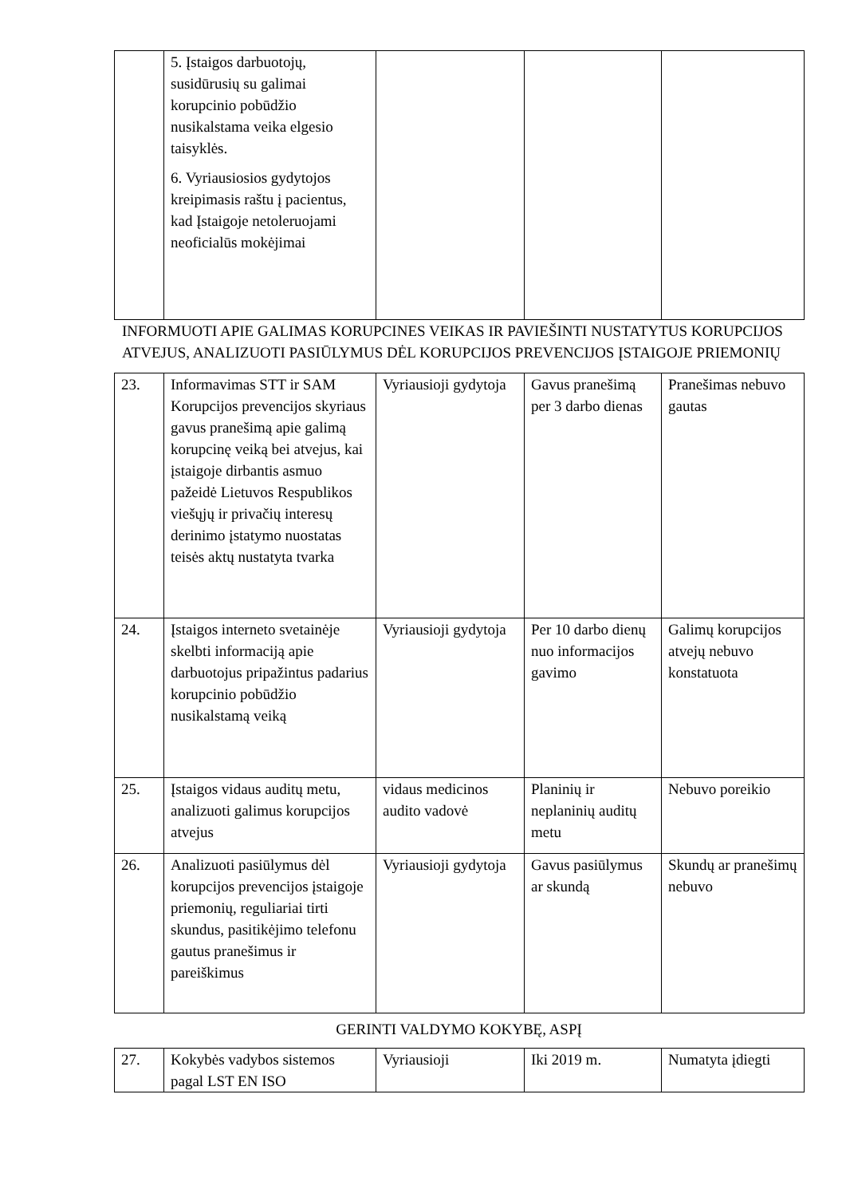| | 5. Įstaigos darbuotojų, susidūrusių su galimai korupcinio pobūdžio nusikalstama veika elgesio taisyklės. 6. Vyriausiosios gydytojos kreipimasis raštu į pacientus, kad Įstaigoje netoleruojami neoficialūs mokėjimai | | | |
INFORMUOTI APIE GALIMAS KORUPCINES VEIKAS IR PAVIEŠINTI NUSTATYTUS KORUPCIJOS ATVEJUS, ANALIZUOTI PASIŪLYMUS DĖL KORUPCIJOS PREVENCIJOS ĮSTAIGOJE PRIEMONIŲ
| 23. | Informavimas STT ir SAM Korupcijos prevencijos skyriaus gavus pranešimą apie galimą korupcinę veiką bei atvejus, kai įstaigoje dirbantis asmuo pažeidė Lietuvos Respublikos viešųjų ir privačių interesų derinimo įstatymo nuostatas teisės aktų nustatyta tvarka | Vyriausioji gydytoja | Gavus pranešimą per 3 darbo dienas | Pranešimas nebuvo gautas |
| 24. | Įstaigos interneto svetainėje skelbti informaciją apie darbuotojus pripažintus padarius korupcinio pobūdžio nusikalstamą veiką | Vyriausioji gydytoja | Per 10 darbo dienų nuo informacijos gavimo | Galimų korupcijos atvejų nebuvo konstatuota |
| 25. | Įstaigos vidaus auditų metu, analizuoti galimus korupcijos atvejus | vidaus medicinos audito vadovė | Planinių ir neplaninių auditų metu | Nebuvo poreikio |
| 26. | Analizuoti pasiūlymus dėl korupcijos prevencijos įstaigoje priemonių, reguliariai tirti skundus, pasitikėjimo telefonu gautus pranešimus ir pareiškimus | Vyriausioji gydytoja | Gavus pasiūlymus ar skundą | Skundų ar pranešimų nebuvo |
GERINTI VALDYMO KOKYBĘ, ASPĮ
| 27. | Kokybės vadybos sistemos pagal LST EN ISO | Vyriausioji | Iki 2019 m. | Numatyta įdiegti |